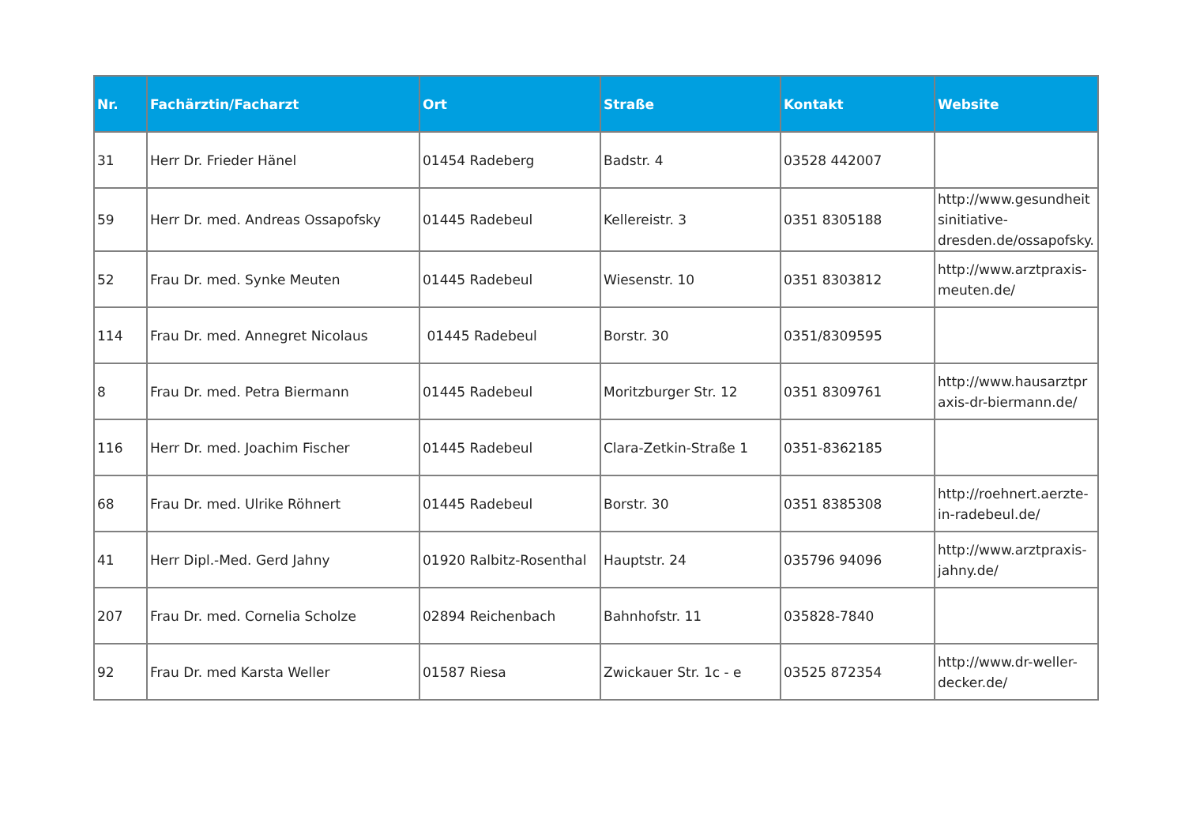| Nr. | Fachärztin/Facharzt | Ort | Straße | Kontakt | Website |
| --- | --- | --- | --- | --- | --- |
| 31 | Herr Dr. Frieder Hänel | 01454 Radeberg | Badstr. 4 | 03528 442007 | |
| 59 | Herr Dr. med. Andreas Ossapofsky | 01445 Radebeul | Kellereistr. 3 | 0351 8305188 | http://www.gesundheit sinitiative-dresden.de/ossapofsky. |
| 52 | Frau Dr. med. Synke Meuten | 01445 Radebeul | Wiesenstr. 10 | 0351 8303812 | http://www.arztpraxis-meuten.de/ |
| 114 | Frau Dr. med. Annegret Nicolaus | 01445 Radebeul | Borstr. 30 | 0351/8309595 | |
| 8 | Frau Dr. med. Petra Biermann | 01445 Radebeul | Moritzburger Str. 12 | 0351 8309761 | http://www.hausarztpraxis-dr-biermann.de/ |
| 116 | Herr Dr. med. Joachim Fischer | 01445 Radebeul | Clara-Zetkin-Straße 1 | 0351-8362185 | |
| 68 | Frau Dr. med. Ulrike Röhnert | 01445 Radebeul | Borstr. 30 | 0351 8385308 | http://roehnert.aerzte-in-radebeul.de/ |
| 41 | Herr Dipl.-Med. Gerd Jahny | 01920 Ralbitz-Rosenthal | Hauptstr. 24 | 035796 94096 | http://www.arztpraxis-jahny.de/ |
| 207 | Frau Dr. med. Cornelia Scholze | 02894 Reichenbach | Bahnhofstr. 11 | 035828-7840 | |
| 92 | Frau Dr. med Karsta Weller | 01587 Riesa | Zwickauer Str. 1c - e | 03525 872354 | http://www.dr-weller-decker.de/ |